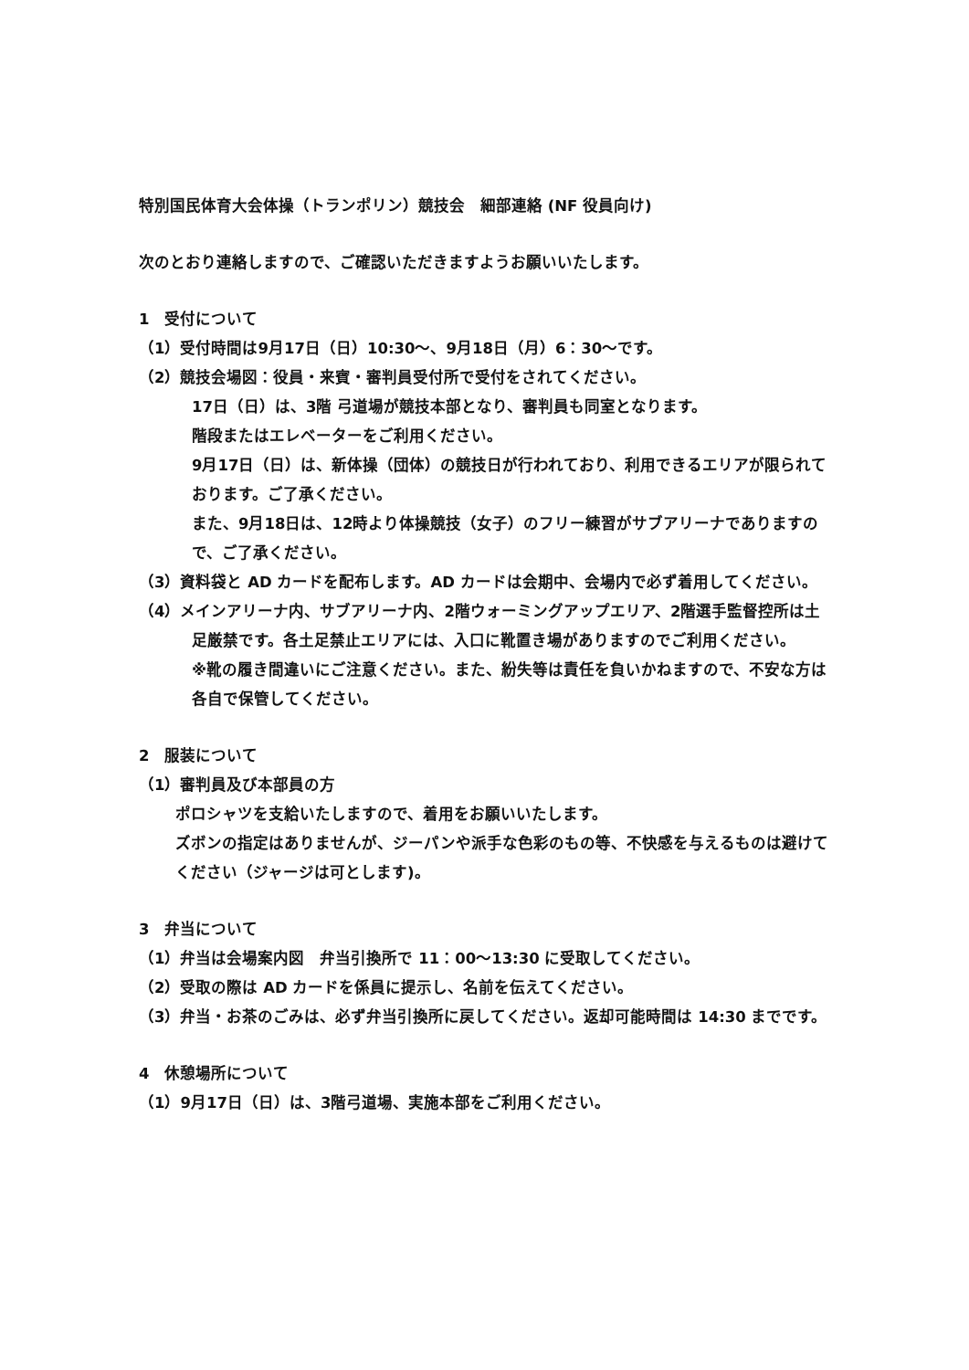特別国民体育大会体操（トランポリン）競技会　細部連絡 (NF 役員向け)
次のとおり連絡しますので、ご確認いただきますようお願いいたします。
1　受付について
（1）受付時間は9月17日（日）10:30～、9月18日（月）6：30～です。
（2）競技会場図：役員・来賓・審判員受付所で受付をされてください。
17日（日）は、3階 弓道場が競技本部となり、審判員も同室となります。
階段またはエレベーターをご利用ください。
9月17日（日）は、新体操（団体）の競技日が行われており、利用できるエリアが限られております。ご了承ください。
また、9月18日は、12時より体操競技（女子）のフリー練習がサブアリーナでありますので、ご了承ください。
（3）資料袋と AD カードを配布します。AD カードは会期中、会場内で必ず着用してください。
（4）メインアリーナ内、サブアリーナ内、2階ウォーミングアップエリア、2階選手監督控所は土足厳禁です。各土足禁止エリアには、入口に靴置き場がありますのでご利用ください。
※靴の履き間違いにご注意ください。また、紛失等は責任を負いかねますので、不安な方は各自で保管してください。
2　服装について
（1）審判員及び本部員の方
ポロシャツを支給いたしますので、着用をお願いいたします。
ズボンの指定はありませんが、ジーパンや派手な色彩のもの等、不快感を与えるものは避けてください（ジャージは可とします)。
3　弁当について
（1）弁当は会場案内図　弁当引換所で 11：00～13:30 に受取してください。
（2）受取の際は AD カードを係員に提示し、名前を伝えてください。
（3）弁当・お茶のごみは、必ず弁当引換所に戻してください。返却可能時間は 14:30 までです。
4　休憩場所について
（1）9月17日（日）は、3階弓道場、実施本部をご利用ください。